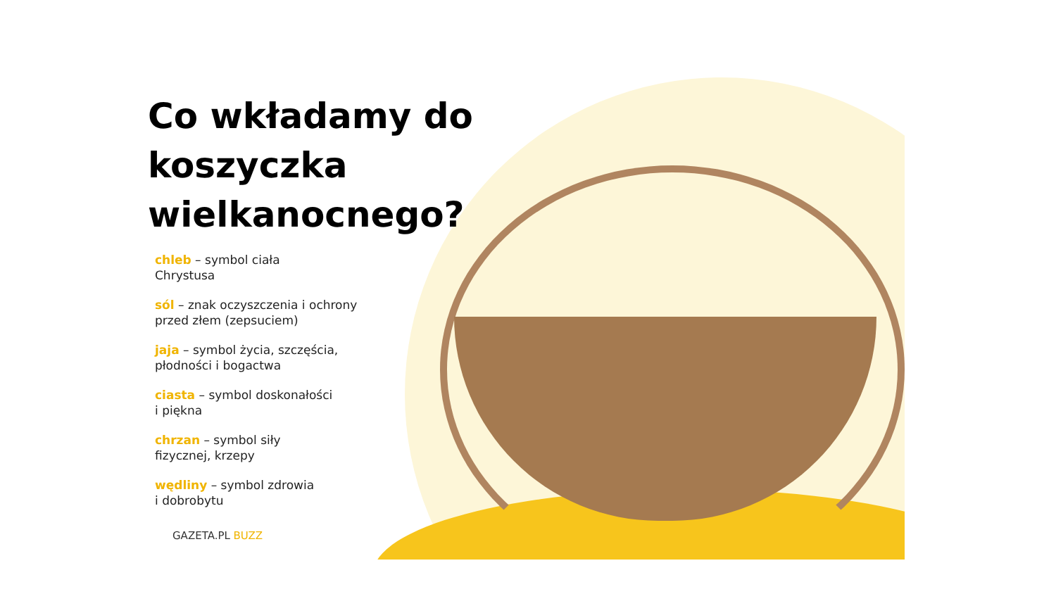Co wkładamy do
koszyczka
wielkanocnego?
chleb – symbol ciała
Chrystusa
sól – znak oczyszczenia i ochrony
przed złem (zepsuciem)
jaja – symbol życia, szczęścia,
płodności i bogactwa
ciasta – symbol doskonałości
i piękna
chrzan – symbol siły
fizycznej, krzepy
wędliny – symbol zdrowia
i dobrobytu
GAZETA.PL BUZZ